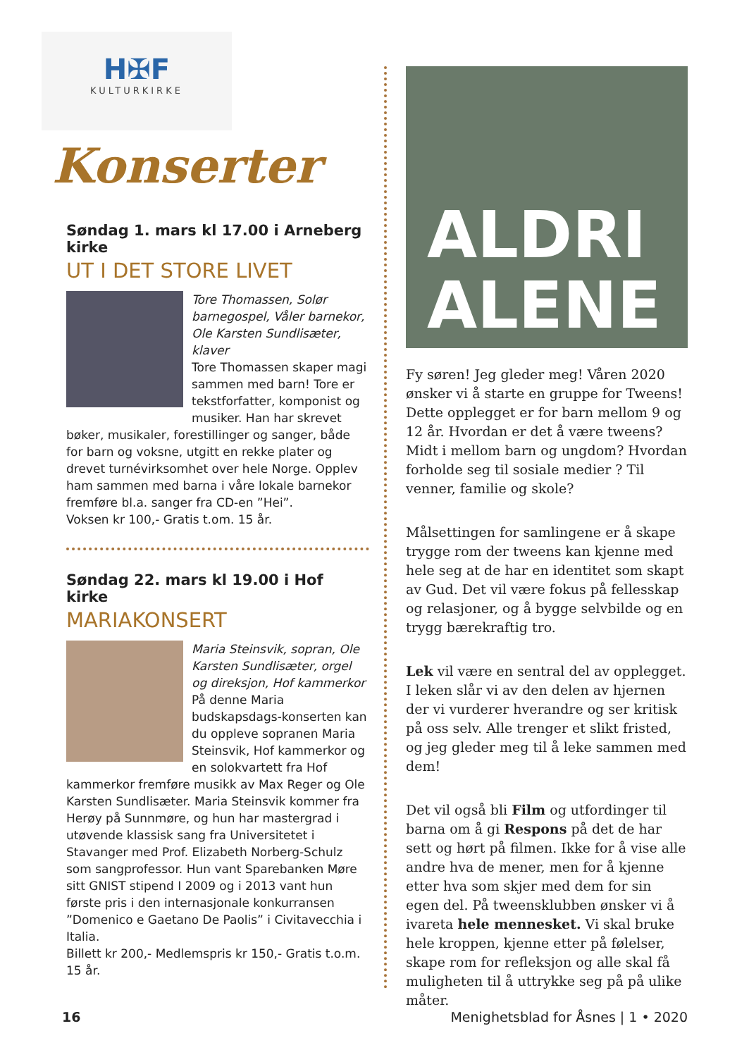H✠F
KULTURKIRKE
Konserter
Søndag 1. mars kl 17.00 i Arneberg kirke
UT I DET STORE LIVET
Tore Thomassen, Solør barnegospel, Våler barnekor, Ole Karsten Sundlisæter, klaver
Tore Thomassen skaper magi sammen med barn! Tore er tekstforfatter, komponist og musiker. Han har skrevet bøker, musikaler, forestillinger og sanger, både for barn og voksne, utgitt en rekke plater og drevet turnévirksomhet over hele Norge. Opplev ham sammen med barna i våre lokale barnekor fremføre bl.a. sanger fra CD-en ”Hei”.
Voksen kr 100,- Gratis t.om. 15 år.
Søndag 22. mars kl 19.00 i Hof kirke
MARIAKONSERT
Maria Steinsvik, sopran, Ole Karsten Sundlisæter, orgel og direksjon, Hof kammerkor
På denne Maria budskapsdags-konserten kan du oppleve sopranen Maria Steinsvik, Hof kammerkor og en solokvartett fra Hof kammerkor fremføre musikk av Max Reger og Ole Karsten Sundlisæter. Maria Steinsvik kommer fra Herøy på Sunnmøre, og hun har mastergrad i utøvende klassisk sang fra Universitetet i Stavanger med Prof. Elizabeth Norberg-Schulz som sangprofessor. Hun vant Sparebanken Møre sitt GNIST stipend I 2009 og i 2013 vant hun første pris i den internasjonale konkurransen ”Domenico e Gaetano De Paolis” i Civitavecchia i Italia.
Billett kr 200,- Medlemspris kr 150,- Gratis t.o.m. 15 år.
ALDRI
ALENE
Fy søren! Jeg gleder meg! Våren 2020 ønsker vi å starte en gruppe for Tweens! Dette opplegget er for barn mellom 9 og 12 år. Hvordan er det å være tweens? Midt i mellom barn og ungdom? Hvordan forholde seg til sosiale medier ? Til venner, familie og skole?
Målsettingen for samlingene er å skape trygge rom der tweens kan kjenne med hele seg at de har en identitet som skapt av Gud. Det vil være fokus på fellesskap og relasjoner, og å bygge selvbilde og en trygg bærekraftig tro.
Lek vil være en sentral del av opplegget. I leken slår vi av den delen av hjernen der vi vurderer hverandre og ser kritisk på oss selv. Alle trenger et slikt fristed, og jeg gleder meg til å leke sammen med dem!
Det vil også bli Film og utfordinger til barna om å gi Respons på det de har sett og hørt på filmen. Ikke for å vise alle andre hva de mener, men for å kjenne etter hva som skjer med dem for sin egen del. På tweensklubben ønsker vi å ivareta hele mennesket. Vi skal bruke hele kroppen, kjenne etter på følelser, skape rom for refleksjon og alle skal få muligheten til å uttrykke seg på på ulike måter.
16 Menighetsblad for Åsnes | 1 • 2020